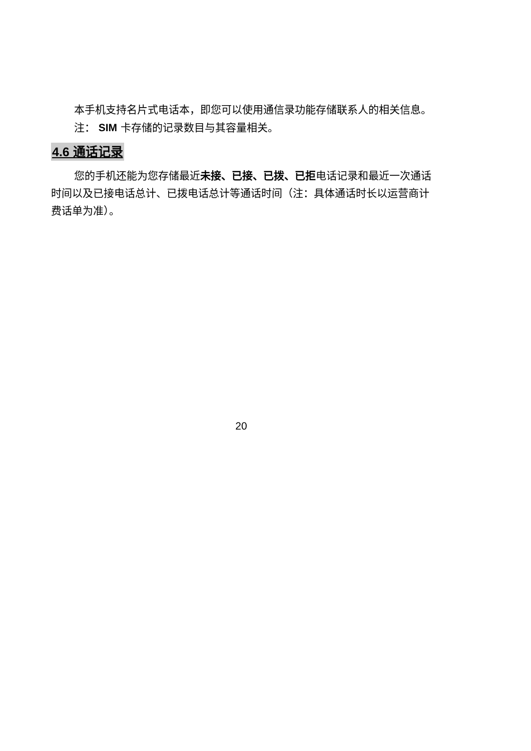本手机支持名片式电话本，即您可以使用通信录功能存储联系人的相关信息。
注： SIM 卡存储的记录数目与其容量相关。
4.6 通话记录
您的手机还能为您存储最近未接、已接、已拨、已拒电话记录和最近一次通话时间以及已接电话总计、已拨电话总计等通话时间（注：具体通话时长以运营商计费话单为准）。
20